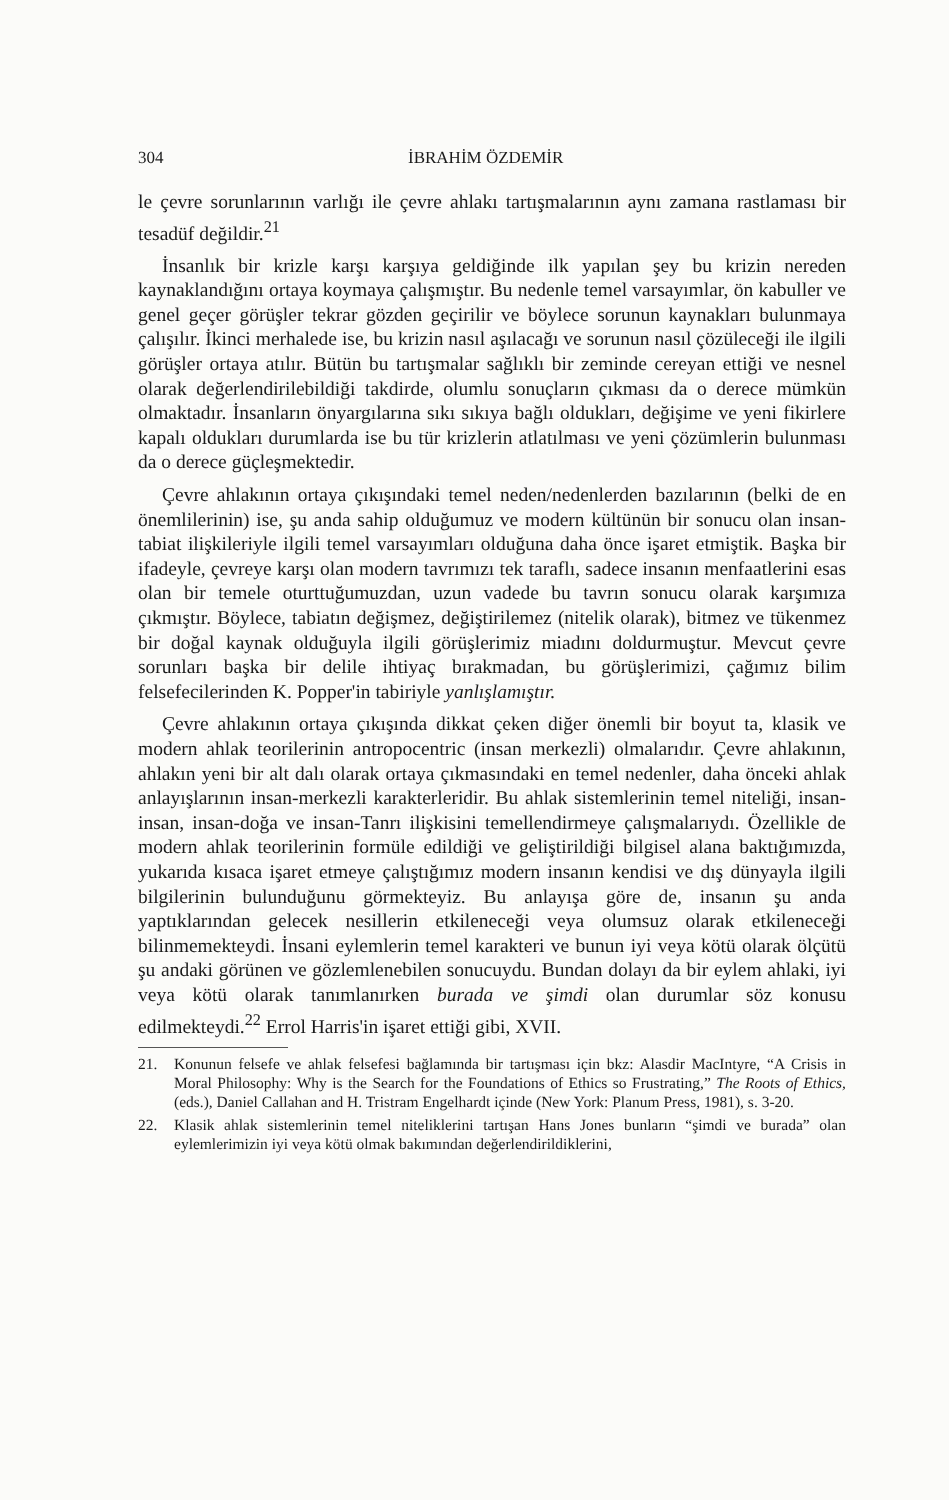304 İBRAHİM ÖZDEMİR
le çevre sorunlarının varlığı ile çevre ahlakı tartışmalarının aynı zamana rastlaması bir tesadüf değildir.<sup>21</sup>
İnsanlık bir krizle karşı karşıya geldiğinde ilk yapılan şey bu krizin nereden kaynaklandığını ortaya koymaya çalışmıştır. Bu nedenle temel varsayımlar, ön kabuller ve genel geçer görüşler tekrar gözden geçirilir ve böylece sorunun kaynakları bulunmaya çalışılır. İkinci merhalede ise, bu krizin nasıl aşılacağı ve sorunun nasıl çözüleceği ile ilgili görüşler ortaya atılır. Bütün bu tartışmalar sağlıklı bir zeminde cereyan ettiği ve nesnel olarak değerlendirilebildiği takdirde, olumlu sonuçların çıkması da o derece mümkün olmaktadır. İnsanların önyargılarına sıkı sıkıya bağlı oldukları, değişime ve yeni fikirlere kapalı oldukları durumlarda ise bu tür krizlerin atlatılması ve yeni çözümlerin bulunması da o derece güçleşmektedir.
Çevre ahlakının ortaya çıkışındaki temel neden/nedenlerden bazılarının (belki de en önemlilerinin) ise, şu anda sahip olduğumuz ve modern kültünün bir sonucu olan insan-tabiat ilişkileriyle ilgili temel varsayımları olduğuna daha önce işaret etmiştik. Başka bir ifadeyle, çevreye karşı olan modern tavrımızı tek taraflı, sadece insanın menfaatlerini esas olan bir temele oturttuğumuzdan, uzun vadede bu tavrın sonucu olarak karşımıza çıkmıştır. Böylece, tabiatın değişmez, değiştirilemez (nitelik olarak), bitmez ve tükenmez bir doğal kaynak olduğuyla ilgili görüşlerimiz miadını doldurmuştur. Mevcut çevre sorunları başka bir delile ihtiyaç bırakmadan, bu görüşlerimizi, çağımız bilim felsefecilerinden K. Popper'in tabiriyle yanlışlamıştır.
Çevre ahlakının ortaya çıkışında dikkat çeken diğer önemli bir boyut ta, klasik ve modern ahlak teorilerinin antropocentric (insan merkezli) olmalarıdır. Çevre ahlakının, ahlakın yeni bir alt dalı olarak ortaya çıkmasındaki en temel nedenler, daha önceki ahlak anlayışlarının insan-merkezli karakterleridir. Bu ahlak sistemlerinin temel niteliği, insan-insan, insan-doğa ve insan-Tanrı ilişkisini temellendirmeye çalışmalarıydı. Özellikle de modern ahlak teorilerinin formüle edildiği ve geliştirildiği bilgisel alana baktığımızda, yukarıda kısaca işaret etmeye çalıştığımız modern insanın kendisi ve dış dünyayla ilgili bilgilerinin bulunduğunu görmekteyiz. Bu anlayışa göre de, insanın şu anda yaptıklarından gelecek nesillerin etkileneceği veya olumsuz olarak etkileneceği bilinmemekteydi. İnsani eylemlerin temel karakteri ve bunun iyi veya kötü olarak ölçütü şu andaki görünen ve gözlemlenebilen sonucuydu. Bundan dolayı da bir eylem ahlaki, iyi veya kötü olarak tanımlanırken burada ve şimdi olan durumlar söz konusu edilmekteydi.<sup>22</sup> Errol Harris'in işaret ettiği gibi, XVII.
21. Konunun felsefe ve ahlak felsefesi bağlamında bir tartışması için bkz: Alasdir MacIntyre, “A Crisis in Moral Philosophy: Why is the Search for the Foundations of Ethics so Frustrating,” The Roots of Ethics, (eds.), Daniel Callahan and H. Tristram Engelhardt içinde (New York: Planum Press, 1981), s. 3-20.
22. Klasik ahlak sistemlerinin temel niteliklerini tartışan Hans Jones bunların “şimdi ve burada” olan eylemlerimizin iyi veya kötü olmak bakımından değerlendirildiklerini,